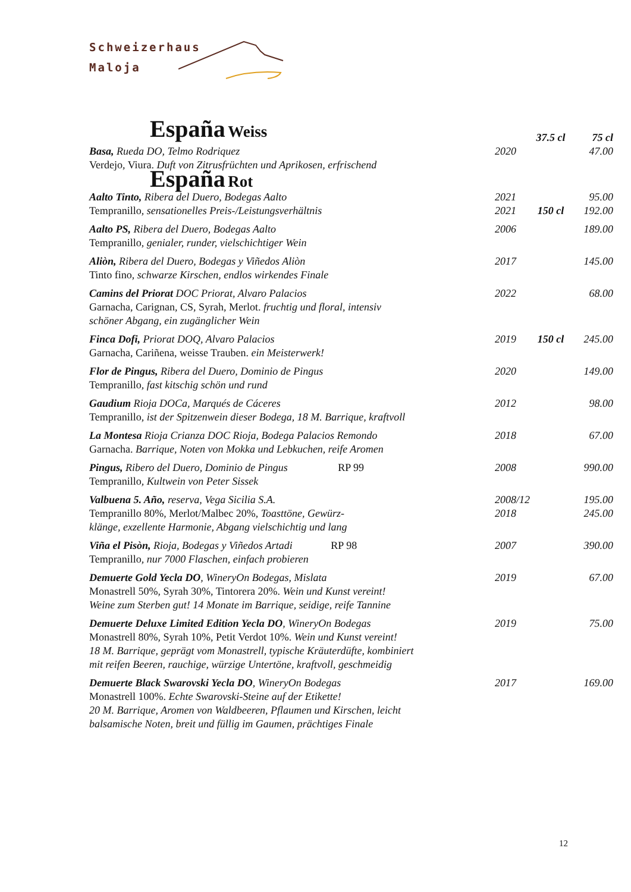Schweizerhaus
Maloja
| España Weiss | | 37.5 cl | 75 cl |
| Basa, Rueda DO, Telmo Rodriquez | 2020 | | 47.00 |
| Verdejo, Viura. Duft von Zitrusfrüchten und Aprikosen, erfrischend | | | |
| España Rot | | | |
| Aalto Tinto, Ribera del Duero, Bodegas Aalto | 2021 | | 95.00 |
| Tempranillo, sensationelles Preis-/Leistungsverhältnis | 2021 | 150 cl | 192.00 |
| Aalto PS, Ribera del Duero, Bodegas Aalto | 2006 | | 189.00 |
| Tempranillo, genialer, runder, vielschichtiger Wein | | | |
| Aliòn, Ribera del Duero, Bodegas y Viñedos Aliòn | 2017 | | 145.00 |
| Tinto fino, schwarze Kirschen, endlos wirkendes Finale | | | |
| Camins del Priorat DOC Priorat, Alvaro Palacios | 2022 | | 68.00 |
| Garnacha, Carignan, CS, Syrah, Merlot. fruchtig und floral, intensiv schöner Abgang, ein zugänglicher Wein | | | |
| Finca Dofi, Priorat DOQ, Alvaro Palacios | 2019 | 150 cl | 245.00 |
| Garnacha, Cariñena, weisse Trauben. ein Meisterwerk! | | | |
| Flor de Pingus, Ribera del Duero, Dominio de Pingus | 2020 | | 149.00 |
| Tempranillo , fast kitschig schön und rund | | | |
| Gaudium Rioja DOCa, Marqués de Cáceres | 2012 | | 98.00 |
| Tempranillo, ist der Spitzenwein dieser Bodega, 18 M. Barrique, kraftvoll | | | |
| La Montesa Rioja Crianza DOC Rioja, Bodega Palacios Remondo | 2018 | | 67.00 |
| Garnacha. Barrique, Noten von Mokka und Lebkuchen, reife Aromen | | | |
| Pingus, Ribero del Duero, Dominio de Pingus RP 99 | 2008 | | 990.00 |
| Tempranillo , Kultwein von Peter Sissek | | | |
| Valbuena 5. Año, reserva, Vega Sicilia S.A. | 2008/12 | | 195.00 |
| Tempranillo 80%, Merlot/Malbec 20%, Toasttöne, Gewürz- klänge, exzellente Harmonie, Abgang vielschichtig und lang | 2018 | | 245.00 |
| Viña el Pisòn, Rioja, Bodegas y Viñedos Artadi RP 98 | 2007 | | 390.00 |
| Tempranillo , nur 7000 Flaschen, einfach probieren | | | |
| Demuerte Gold Yecla DO , WineryOn Bodegas, Mislata | 2019 | | 67.00 |
| Monastrell 50%, Syrah 30%, Tintorera 20%. Wein und Kunst vereint! Weine zum Sterben gut! 14 Monate im Barrique, seidige, reife Tannine | | | |
| Demuerte Deluxe Limited Edition Yecla DO , WineryOn Bodegas | 2019 | | 75.00 |
| Monastrell 80%, Syrah 10%, Petit Verdot 10%. Wein und Kunst vereint! 18 M. Barrique, geprägt vom Monastrell, typische Kräuterdüfte, kombiniert mit reifen Beeren, rauchige, würzige Untertöne, kraftvoll, geschmeidig | | | |
| Demuerte Black Swarovski Yecla DO , WineryOn Bodegas | 2017 | | 169.00 |
| Monastrell 100%. Echte Swarovski-Steine auf der Etikette! 20 M. Barrique, Aromen von Waldbeeren, Pflaumen und Kirschen, leicht balsamische Noten, breit und füllig im Gaumen, prächtiges Finale | | | |
12